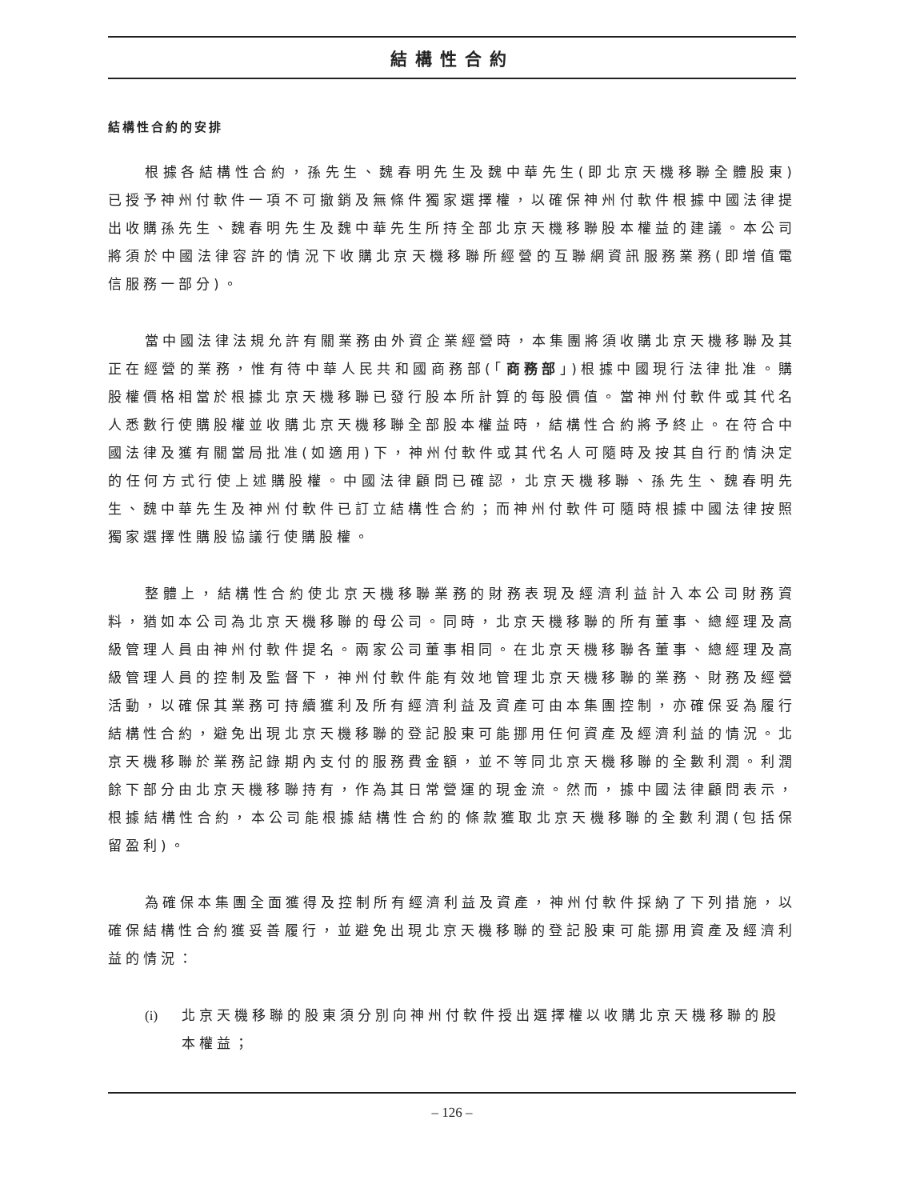結構性合約
結構性合約的安排
根據各結構性合約，孫先生、魏春明先生及魏中華先生(即北京天機移聯全體股東)已授予神州付軟件一項不可撤銷及無條件獨家選擇權，以確保神州付軟件根據中國法律提出收購孫先生、魏春明先生及魏中華先生所持全部北京天機移聯股本權益的建議。本公司將須於中國法律容許的情況下收購北京天機移聯所經營的互聯網資訊服務業務(即增值電信服務一部分)。
當中國法律法規允許有關業務由外資企業經營時，本集團將須收購北京天機移聯及其正在經營的業務，惟有待中華人民共和國商務部(「商務部」)根據中國現行法律批准。購股權價格相當於根據北京天機移聯已發行股本所計算的每股價值。當神州付軟件或其代名人悉數行使購股權並收購北京天機移聯全部股本權益時，結構性合約將予終止。在符合中國法律及獲有關當局批准(如適用)下，神州付軟件或其代名人可隨時及按其自行酌情決定的任何方式行使上述購股權。中國法律顧問已確認，北京天機移聯、孫先生、魏春明先生、魏中華先生及神州付軟件已訂立結構性合約；而神州付軟件可隨時根據中國法律按照獨家選擇性購股協議行使購股權。
整體上，結構性合約使北京天機移聯業務的財務表現及經濟利益計入本公司財務資料，猶如本公司為北京天機移聯的母公司。同時，北京天機移聯的所有董事、總經理及高級管理人員由神州付軟件提名。兩家公司董事相同。在北京天機移聯各董事、總經理及高級管理人員的控制及監督下，神州付軟件能有效地管理北京天機移聯的業務、財務及經營活動，以確保其業務可持續獲利及所有經濟利益及資產可由本集團控制，亦確保妥為履行結構性合約，避免出現北京天機移聯的登記股東可能挪用任何資產及經濟利益的情況。北京天機移聯於業務記錄期內支付的服務費金額，並不等同北京天機移聯的全數利潤。利潤餘下部分由北京天機移聯持有，作為其日常營運的現金流。然而，據中國法律顧問表示，根據結構性合約，本公司能根據結構性合約的條款獲取北京天機移聯的全數利潤(包括保留盈利)。
為確保本集團全面獲得及控制所有經濟利益及資產，神州付軟件採納了下列措施，以確保結構性合約獲妥善履行，並避免出現北京天機移聯的登記股東可能挪用資產及經濟利益的情況：
(i) 北京天機移聯的股東須分別向神州付軟件授出選擇權以收購北京天機移聯的股本權益；
– 126 –